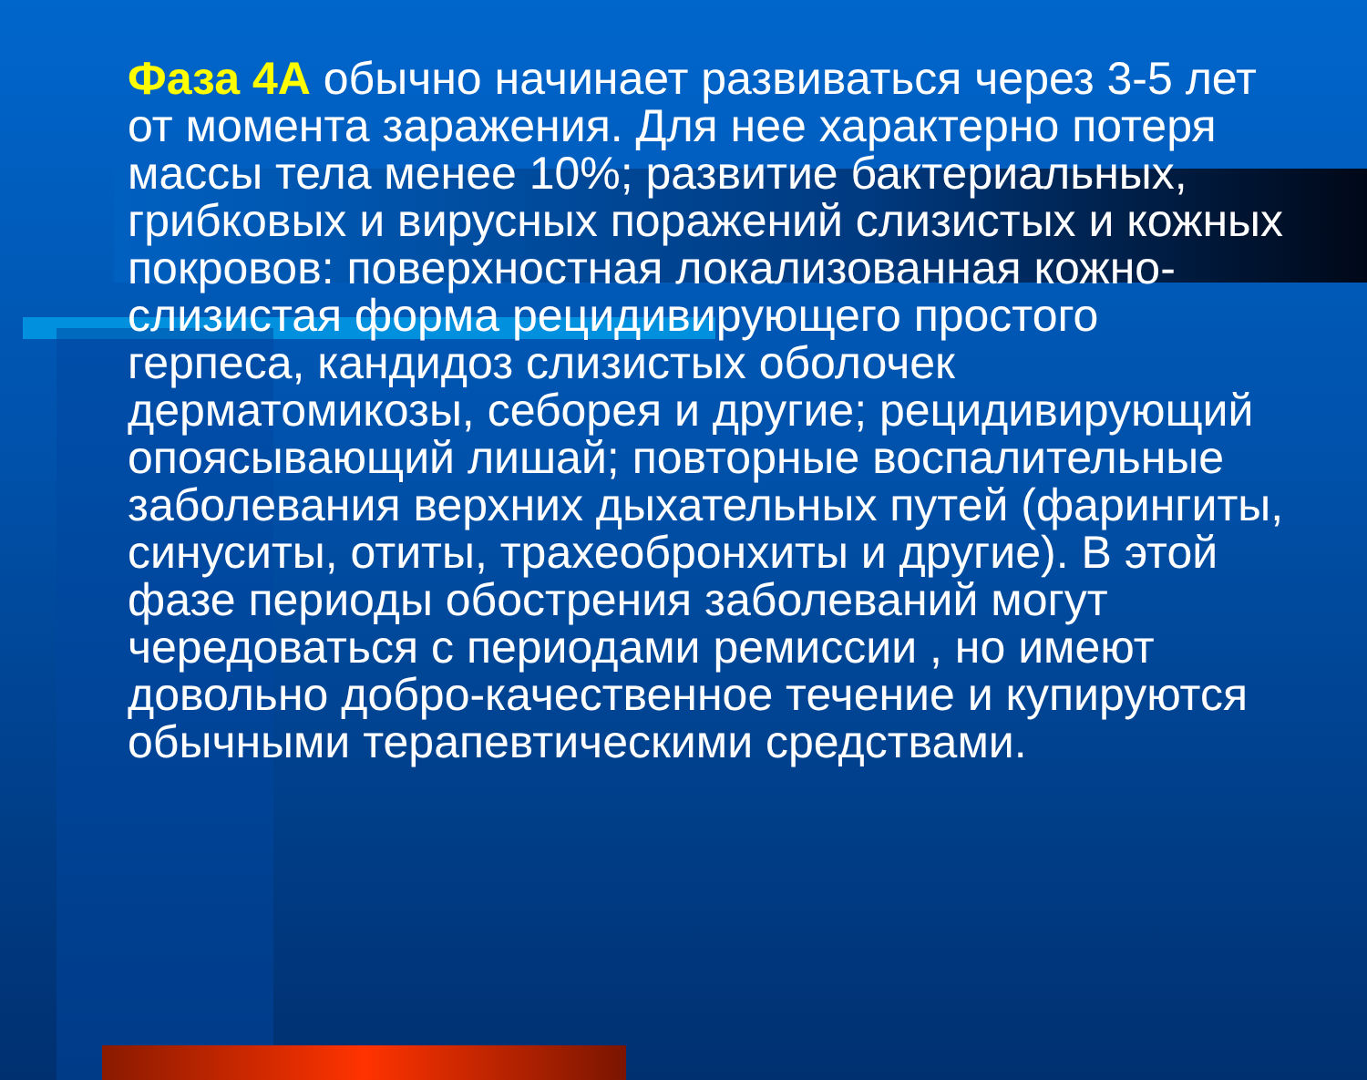Фаза 4А обычно начинает развиваться через 3-5 лет от момента заражения. Для нее характерно потеря массы тела менее 10%; развитие бактериальных, грибковых и вирусных поражений слизистых и кожных покровов: поверхностная локализованная кожно-слизистая форма рецидивирующего простого герпеса, кандидоз слизистых оболочек дерматомикозы, себорея и другие; рецидивирующий опоясывающий лишай; повторные воспалительные заболевания верхних дыхательных путей (фарингиты, синуситы, отиты, трахеобронхиты и другие). В этой фазе периоды обострения заболеваний могут чередоваться с периодами ремиссии , но имеют довольно добро-качественное течение и купируются обычными терапевтическими средствами.